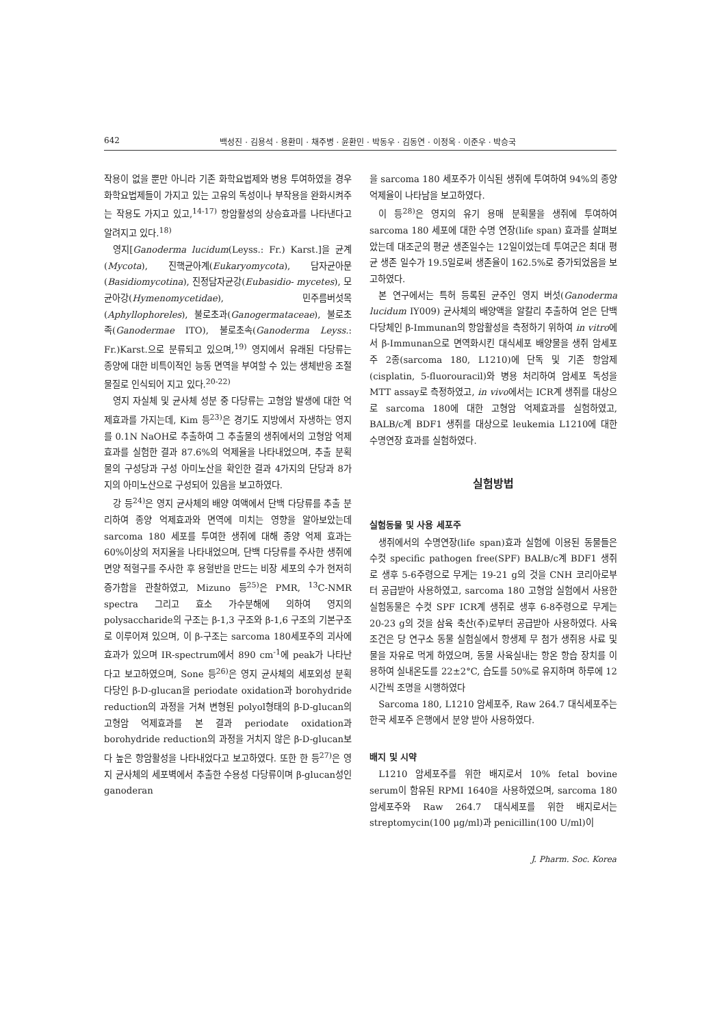642 백성진 · 김용석 · 용환미 · 채주병 · 윤환민 · 박동우 · 김동연 · 이정옥 · 이준우 · 박승국
작용이 없을 뿐만 아니라 기존 화학요법제와 병용 투여하였을 경우 화학요법제들이 가지고 있는 고유의 독성이나 부작용을 완화시켜주는 작용도 가지고 있고,<sup>14-17)</sup> 항암활성의 상승효과를 나타낸다고 알려지고 있다.<sup>18)</sup>
영지[Ganoderma lucidum(Leyss.: Fr.) Karst.]을 균계(Mycota), 진핵균아계(Eukaryomycota), 담자균아문(Basidiomycotina), 진정담자균강(Eubasidio- mycetes), 모균아강(Hymenomycetidae), 민주름버섯목(Aphyllophoreles), 불로초과(Ganogermataceae), 불로초족(Ganodermae ITO), 불로초속(Ganoderma Leyss.: Fr.)Karst.으로 분류되고 있으며,<sup>19)</sup> 영지에서 유래된 다당류는 종양에 대한 비특이적인 능동 면역을 부여할 수 있는 생체반응 조절물질로 인식되어 지고 있다.<sup>20-22)</sup>
영지 자실체 및 균사체 성분 중 다당류는 고형암 발생에 대한 억제효과를 가지는데, Kim 등<sup>23)</sup>은 경기도 지방에서 자생하는 영지를 0.1N NaOH로 추출하여 그 추출물의 생쥐에서의 고형암 억제 효과를 실험한 결과 87.6%의 억제율을 나타내었으며, 추출 분획물의 구성당과 구성 아미노산을 확인한 결과 4가지의 단당과 8가지의 아미노산으로 구성되어 있음을 보고하였다.
강 등<sup>24)</sup>은 영지 균사체의 배양 여액에서 단백 다당류를 추출 분리하여 종양 억제효과와 면역에 미치는 영향을 알아보았는데 sarcoma 180 세포를 투여한 생쥐에 대해 종양 억제 효과는 60%이상의 저지율을 나타내었으며, 단백 다당류를 주사한 생쥐에 면양 적혈구를 주사한 후 용혈반을 만드는 비장 세포의 수가 현저히 증가함을 관찰하였고, Mizuno 등<sup>25)</sup>은 PMR, <sup>13</sup>C-NMR spectra 그리고 효소 가수분해에 의하여 영지의 polysaccharide의 구조는 β-1,3 구조와 β-1,6 구조의 기본구조로 이루어져 있으며, 이 β-구조는 sarcoma 180세포주의 괴사에 효과가 있으며 IR-spectrum에서 890 cm<sup>-1</sup>에 peak가 나타난다고 보고하였으며, Sone 등<sup>26)</sup>은 영지 균사체의 세포외성 분획 다당인 β-D-glucan을 periodate oxidation과 borohydride reduction의 과정을 거쳐 변형된 polyol형태의 β-D-glucan의 고형암 억제효과를 본 결과 periodate oxidation과 borohydride reduction의 과정을 거치지 않은 β-D-glucan보다 높은 항암활성을 나타내었다고 보고하였다. 또한 한 등<sup>27)</sup>은 영지 균사체의 세포벽에서 추출한 수용성 다당류이며 β-glucan성인 ganoderan
을 sarcoma 180 세포주가 이식된 생쥐에 투여하여 94%의 종양 억제율이 나타남을 보고하였다.
이 등<sup>28)</sup>은 영지의 유기 용매 분획물을 생쥐에 투여하여 sarcoma 180 세포에 대한 수명 연장(life span) 효과를 살펴보았는데 대조군의 평균 생존일수는 12일이었는데 투여군은 최대 평균 생존 일수가 19.5일로써 생존율이 162.5%로 증가되었음을 보고하였다.
본 연구에서는 특허 등록된 균주인 영지 버섯(Ganoderma lucidum IY009) 균사체의 배양액을 알칼리 추출하여 얻은 단백 다당체인 β-Immunan의 항암활성을 측정하기 위하여 in vitro에서 β-Immunan으로 면역화시킨 대식세포 배양물을 생쥐 암세포주 2종(sarcoma 180, L1210)에 단독 및 기존 항암제(cisplatin, 5-fluorouracil)와 병용 처리하여 암세포 독성을 MTT assay로 측정하였고, in vivo에서는 ICR계 생쥐를 대상으로 sarcoma 180에 대한 고형암 억제효과를 실험하였고, BALB/c계 BDF1 생쥐를 대상으로 leukemia L1210에 대한 수명연장 효과를 실험하였다.
실험방법
실험동물 및 사용 세포주
생쥐에서의 수명연장(life span)효과 실험에 이용된 동물들은 수컷 specific pathogen free(SPF) BALB/c계 BDF1 생쥐로 생후 5-6주령으로 무게는 19-21 g의 것을 CNH 코리아로부터 공급받아 사용하였고, sarcoma 180 고형암 실험에서 사용한 실험동물은 수컷 SPF ICR계 생쥐로 생후 6-8주령으로 무게는 20-23 g의 것을 삼육 축산(주)로부터 공급받아 사용하였다. 사육 조건은 당 연구소 동물 실험실에서 항생제 무 첨가 생쥐용 사료 및 물을 자유로 먹게 하였으며, 동물 사육실내는 항온 항습 장치를 이용하여 실내온도를 22±2°C, 습도를 50%로 유지하며 하루에 12시간씩 조명을 시행하였다
Sarcoma 180, L1210 암세포주, Raw 264.7 대식세포주는 한국 세포주 은행에서 분양 받아 사용하였다.
배지 및 시약
L1210 암세포주를 위한 배지로서 10% fetal bovine serum이 함유된 RPMI 1640을 사용하였으며, sarcoma 180 암세포주와 Raw 264.7 대식세포를 위한 배지로서는 streptomycin(100 μg/ml)과 penicillin(100 U/ml)이
J. Pharm. Soc. Korea